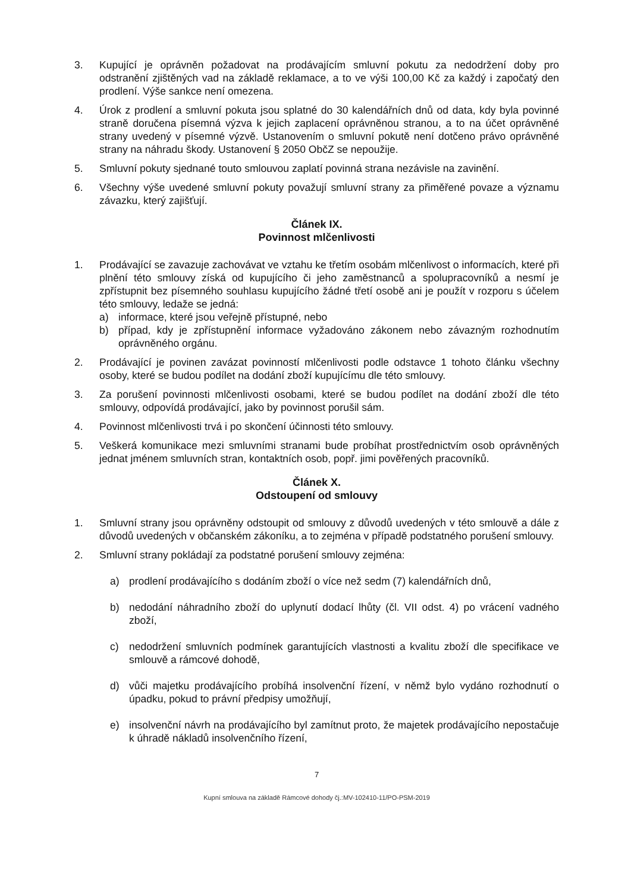3. Kupující je oprávněn požadovat na prodávajícím smluvní pokutu za nedodržení doby pro odstranění zjištěných vad na základě reklamace, a to ve výši 100,00 Kč za každý i započatý den prodlení. Výše sankce není omezena.
4. Úrok z prodlení a smluvní pokuta jsou splatné do 30 kalendářních dnů od data, kdy byla povinné straně doručena písemná výzva k jejich zaplacení oprávněnou stranou, a to na účet oprávněné strany uvedený v písemné výzvě. Ustanovením o smluvní pokutě není dotčeno právo oprávněné strany na náhradu škody. Ustanovení § 2050 ObčZ se nepoužije.
5. Smluvní pokuty sjednané touto smlouvou zaplatí povinná strana nezávisle na zavinění.
6. Všechny výše uvedené smluvní pokuty považují smluvní strany za přiměřené povaze a významu závazku, který zajišťují.
Článek IX.
Povinnost mlčenlivosti
1. Prodávající se zavazuje zachovávat ve vztahu ke třetím osobám mlčenlivost o informacích, které při plnění této smlouvy získá od kupujícího či jeho zaměstnanců a spolupracovníků a nesmí je zpřístupnit bez písemného souhlasu kupujícího žádné třetí osobě ani je použít v rozporu s účelem této smlouvy, ledaže se jedná:
a) informace, které jsou veřejně přístupné, nebo
b) případ, kdy je zpřístupnění informace vyžadováno zákonem nebo závazným rozhodnutím oprávněného orgánu.
2. Prodávající je povinen zavázat povinností mlčenlivosti podle odstavce 1 tohoto článku všechny osoby, které se budou podílet na dodání zboží kupujícímu dle této smlouvy.
3. Za porušení povinnosti mlčenlivosti osobami, které se budou podílet na dodání zboží dle této smlouvy, odpovídá prodávající, jako by povinnost porušil sám.
4. Povinnost mlčenlivosti trvá i po skončení účinnosti této smlouvy.
5. Veškerá komunikace mezi smluvními stranami bude probíhat prostřednictvím osob oprávněných jednat jménem smluvních stran, kontaktních osob, popř. jimi pověřených pracovníků.
Článek X.
Odstoupení od smlouvy
1. Smluvní strany jsou oprávněny odstoupit od smlouvy z důvodů uvedených v této smlouvě a dále z důvodů uvedených v občanském zákoníku, a to zejména v případě podstatného porušení smlouvy.
2. Smluvní strany pokládají za podstatné porušení smlouvy zejména:
a) prodlení prodávajícího s dodáním zboží o více než sedm (7) kalendářních dnů,
b) nedodání náhradního zboží do uplynutí dodací lhůty (čl. VII odst. 4) po vrácení vadného zboží,
c) nedodržení smluvních podmínek garantujících vlastnosti a kvalitu zboží dle specifikace ve smlouvě a rámcové dohodě,
d) vůči majetku prodávajícího probíhá insolvenční řízení, v němž bylo vydáno rozhodnutí o úpadku, pokud to právní předpisy umožňují,
e) insolvenční návrh na prodávajícího byl zamítnut proto, že majetek prodávajícího nepostačuje k úhradě nákladů insolvenčního řízení,
7
Kupní smlouva na základě Rámcové dohody čj.:MV-102410-11/PO-PSM-2019